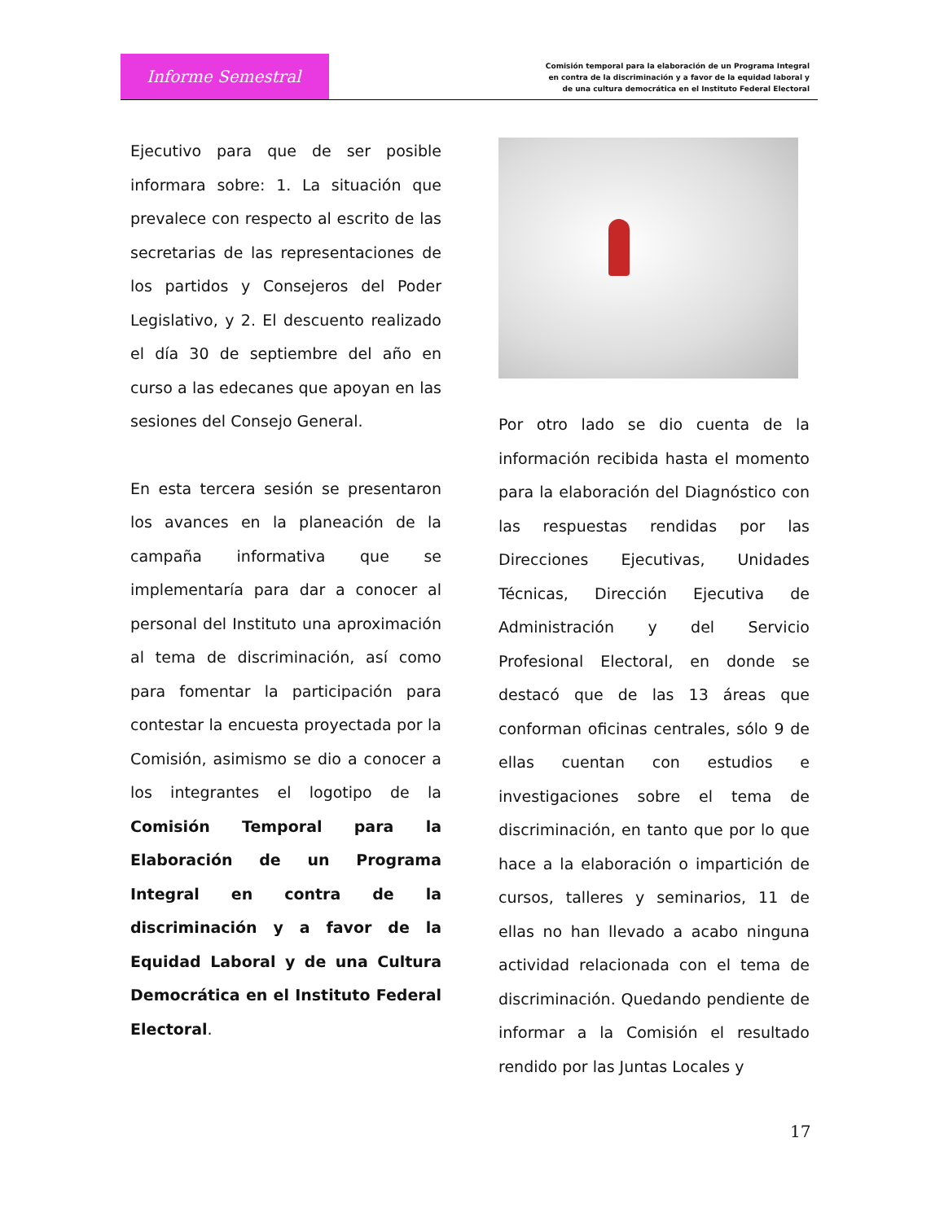Informe Semestral
Comisión temporal para la elaboración de un Programa Integral en contra de la discriminación y a favor de la equidad laboral y de una cultura democrática en el Instituto Federal Electoral
Ejecutivo para que de ser posible informara sobre: 1. La situación que prevalece con respecto al escrito de las secretarias de las representaciones de los partidos y Consejeros del Poder Legislativo, y 2. El descuento realizado el día 30 de septiembre del año en curso a las edecanes que apoyan en las sesiones del Consejo General.
En esta tercera sesión se presentaron los avances en la planeación de la campaña informativa que se implementaría para dar a conocer al personal del Instituto una aproximación al tema de discriminación, así como para fomentar la participación para contestar la encuesta proyectada por la Comisión, asimismo se dio a conocer a los integrantes el logotipo de la Comisión Temporal para la Elaboración de un Programa Integral en contra de la discriminación y a favor de la Equidad Laboral y de una Cultura Democrática en el Instituto Federal Electoral.
Por otro lado se dio cuenta de la información recibida hasta el momento para la elaboración del Diagnóstico con las respuestas rendidas por las Direcciones Ejecutivas, Unidades Técnicas, Dirección Ejecutiva de Administración y del Servicio Profesional Electoral, en donde se destacó que de las 13 áreas que conforman oficinas centrales, sólo 9 de ellas cuentan con estudios e investigaciones sobre el tema de discriminación, en tanto que por lo que hace a la elaboración o impartición de cursos, talleres y seminarios, 11 de ellas no han llevado a acabo ninguna actividad relacionada con el tema de discriminación. Quedando pendiente de informar a la Comisión el resultado rendido por las Juntas Locales y
17